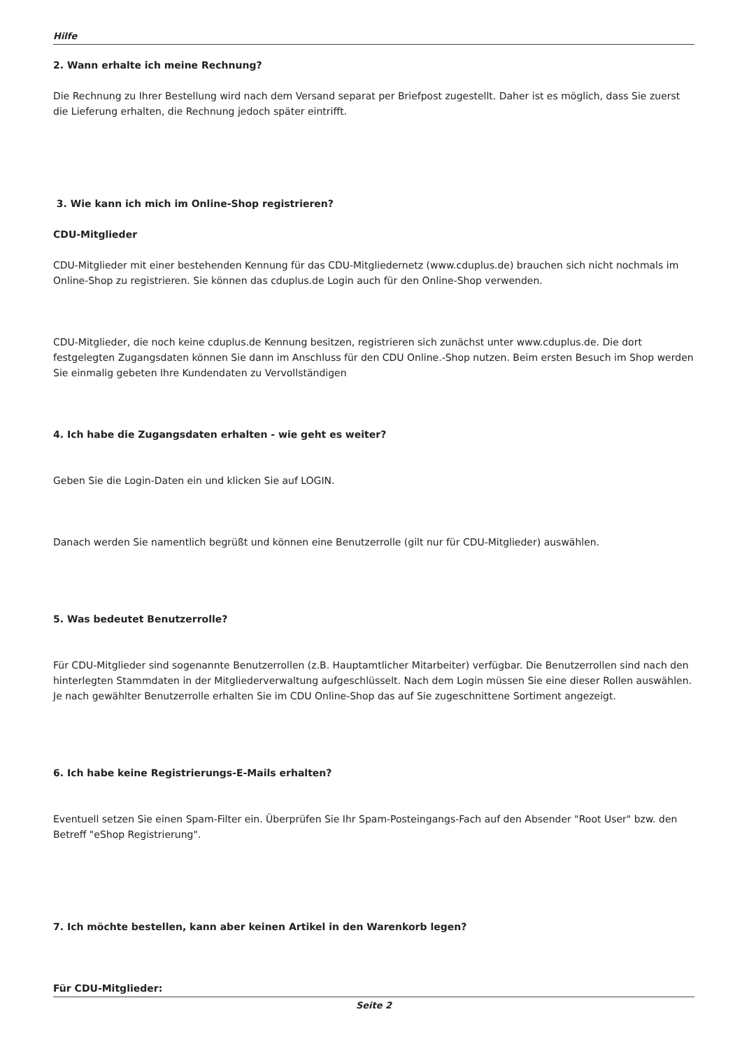Hilfe
2. Wann erhalte ich meine Rechnung?
Die Rechnung zu Ihrer Bestellung wird nach dem Versand separat per Briefpost zugestellt. Daher ist es möglich, dass Sie zuerst die Lieferung erhalten, die Rechnung jedoch später eintrifft.
3. Wie kann ich mich im Online-Shop registrieren?
CDU-Mitglieder
CDU-Mitglieder mit einer bestehenden Kennung für das CDU-Mitgliedernetz (www.cduplus.de) brauchen sich nicht nochmals im Online-Shop zu registrieren. Sie können das cduplus.de Login auch für den Online-Shop verwenden.
CDU-Mitglieder, die noch keine cduplus.de Kennung besitzen, registrieren sich zunächst unter www.cduplus.de. Die dort festgelegten Zugangsdaten können Sie dann im Anschluss für den CDU Online.-Shop nutzen. Beim ersten Besuch im Shop werden Sie einmalig gebeten Ihre Kundendaten zu Vervollständigen
4. Ich habe die Zugangsdaten erhalten - wie geht es weiter?
Geben Sie die Login-Daten ein und klicken Sie auf LOGIN.
Danach werden Sie namentlich begrüßt und können eine Benutzerrolle (gilt nur für CDU-Mitglieder) auswählen.
5. Was bedeutet Benutzerrolle?
Für CDU-Mitglieder sind sogenannte Benutzerrollen (z.B. Hauptamtlicher Mitarbeiter) verfügbar. Die Benutzerrollen sind nach den hinterlegten Stammdaten in der Mitgliederverwaltung aufgeschlüsselt. Nach dem Login müssen Sie eine dieser Rollen auswählen. Je nach gewählter Benutzerrolle erhalten Sie im CDU Online-Shop das auf Sie zugeschnittene Sortiment angezeigt.
6. Ich habe keine Registrierungs-E-Mails erhalten?
Eventuell setzen Sie einen Spam-Filter ein. Überprüfen Sie Ihr Spam-Posteingangs-Fach auf den Absender "Root User" bzw. den Betreff "eShop Registrierung".
7. Ich möchte bestellen, kann aber keinen Artikel in den Warenkorb legen?
Für CDU-Mitglieder:
Seite 2